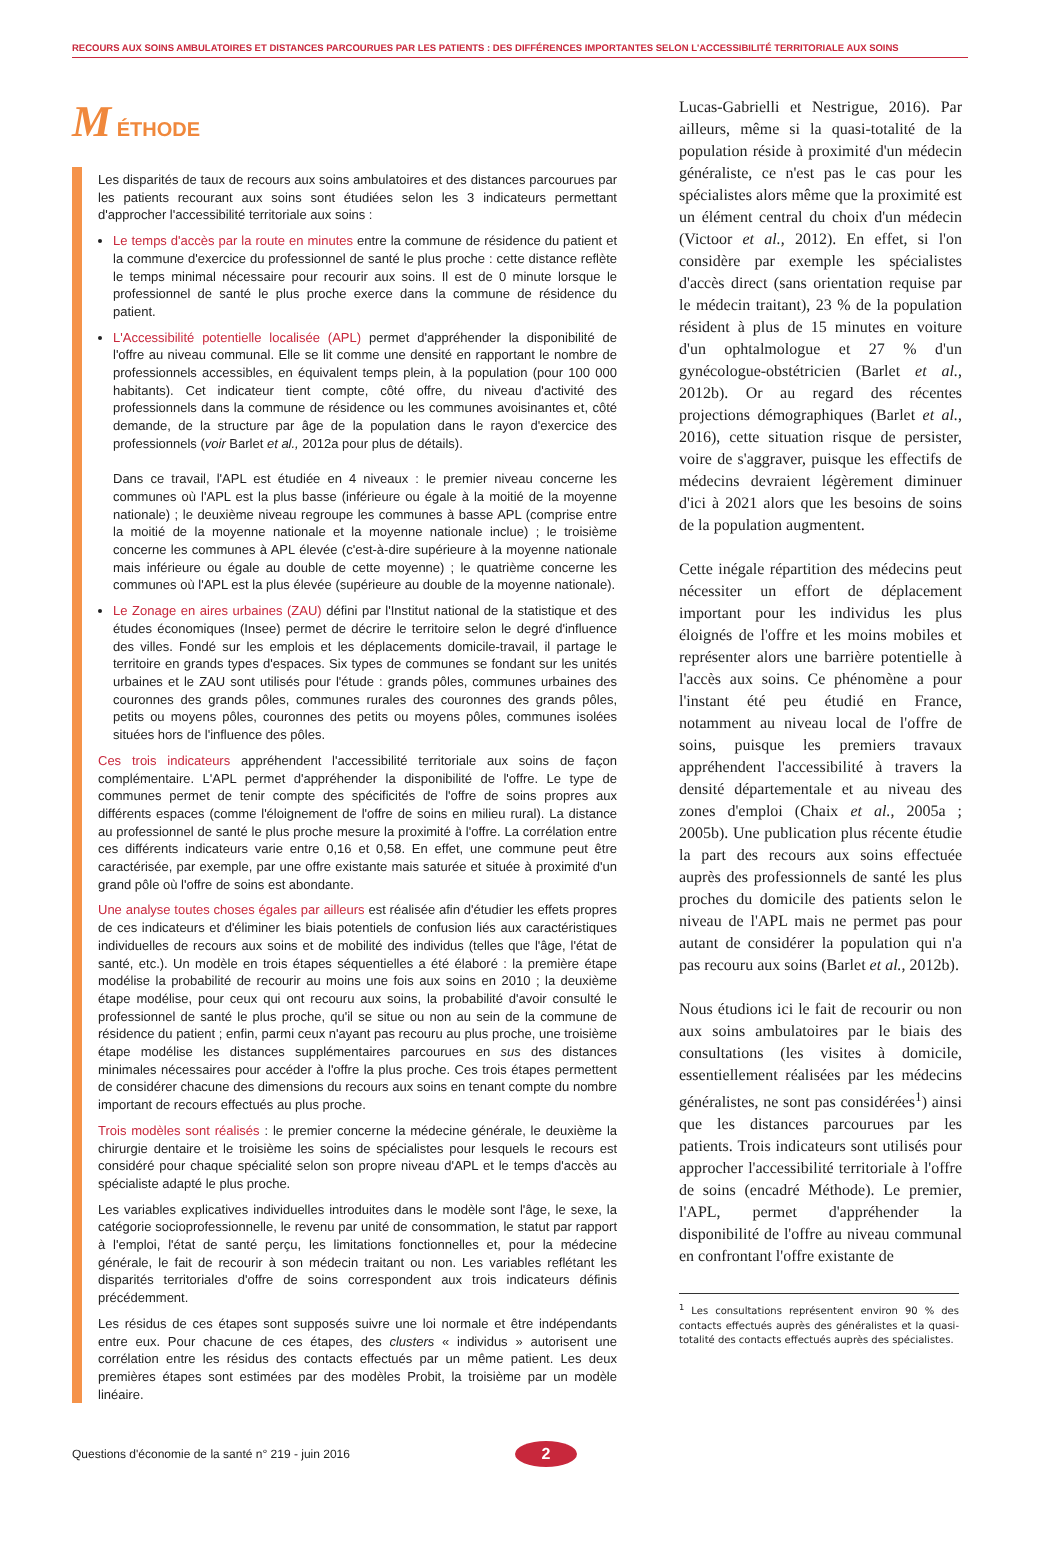RECOURS AUX SOINS AMBULATOIRES ET DISTANCES PARCOURUES PAR LES PATIENTS : DES DIFFÉRENCES IMPORTANTES SELON L'ACCESSIBILITÉ TERRITORIALE AUX SOINS
M ÉTHODE
Les disparités de taux de recours aux soins ambulatoires et des distances parcourues par les patients recourant aux soins sont étudiées selon les 3 indicateurs permettant d'approcher l'accessibilité territoriale aux soins :
Le temps d'accès par la route en minutes entre la commune de résidence du patient et la commune d'exercice du professionnel de santé le plus proche : cette distance reflète le temps minimal nécessaire pour recourir aux soins. Il est de 0 minute lorsque le professionnel de santé le plus proche exerce dans la commune de résidence du patient.
L'Accessibilité potentielle localisée (APL) permet d'appréhender la disponibilité de l'offre au niveau communal. Elle se lit comme une densité en rapportant le nombre de professionnels accessibles, en équivalent temps plein, à la population (pour 100 000 habitants). Cet indicateur tient compte, côté offre, du niveau d'activité des professionnels dans la commune de résidence ou les communes avoisinantes et, côté demande, de la structure par âge de la population dans le rayon d'exercice des professionnels (voir Barlet et al., 2012a pour plus de détails).
Dans ce travail, l'APL est étudiée en 4 niveaux : le premier niveau concerne les communes où l'APL est la plus basse (inférieure ou égale à la moitié de la moyenne nationale) ; le deuxième niveau regroupe les communes à basse APL (comprise entre la moitié de la moyenne nationale et la moyenne nationale inclue) ; le troisième concerne les communes à APL élevée (c'est-à-dire supérieure à la moyenne nationale mais inférieure ou égale au double de cette moyenne) ; le quatrième concerne les communes où l'APL est la plus élevée (supérieure au double de la moyenne nationale).
Le Zonage en aires urbaines (ZAU) défini par l'Institut national de la statistique et des études économiques (Insee) permet de décrire le territoire selon le degré d'influence des villes. Fondé sur les emplois et les déplacements domicile-travail, il partage le territoire en grands types d'espaces. Six types de communes se fondant sur les unités urbaines et le ZAU sont utilisés pour l'étude : grands pôles, communes urbaines des couronnes des grands pôles, communes rurales des couronnes des grands pôles, petits ou moyens pôles, couronnes des petits ou moyens pôles, communes isolées situées hors de l'influence des pôles.
Ces trois indicateurs appréhendent l'accessibilité territoriale aux soins de façon complémentaire. L'APL permet d'appréhender la disponibilité de l'offre. Le type de communes permet de tenir compte des spécificités de l'offre de soins propres aux différents espaces (comme l'éloignement de l'offre de soins en milieu rural). La distance au professionnel de santé le plus proche mesure la proximité à l'offre. La corrélation entre ces différents indicateurs varie entre 0,16 et 0,58. En effet, une commune peut être caractérisée, par exemple, par une offre existante mais saturée et située à proximité d'un grand pôle où l'offre de soins est abondante.
Une analyse toutes choses égales par ailleurs est réalisée afin d'étudier les effets propres de ces indicateurs et d'éliminer les biais potentiels de confusion liés aux caractéristiques individuelles de recours aux soins et de mobilité des individus (telles que l'âge, l'état de santé, etc.). Un modèle en trois étapes séquentielles a été élaboré : la première étape modélise la probabilité de recourir au moins une fois aux soins en 2010 ; la deuxième étape modélise, pour ceux qui ont recouru aux soins, la probabilité d'avoir consulté le professionnel de santé le plus proche, qu'il se situe ou non au sein de la commune de résidence du patient ; enfin, parmi ceux n'ayant pas recouru au plus proche, une troisième étape modélise les distances supplémentaires parcourues en sus des distances minimales nécessaires pour accéder à l'offre la plus proche. Ces trois étapes permettent de considérer chacune des dimensions du recours aux soins en tenant compte du nombre important de recours effectués au plus proche.
Trois modèles sont réalisés : le premier concerne la médecine générale, le deuxième la chirurgie dentaire et le troisième les soins de spécialistes pour lesquels le recours est considéré pour chaque spécialité selon son propre niveau d'APL et le temps d'accès au spécialiste adapté le plus proche.
Les variables explicatives individuelles introduites dans le modèle sont l'âge, le sexe, la catégorie socioprofessionnelle, le revenu par unité de consommation, le statut par rapport à l'emploi, l'état de santé perçu, les limitations fonctionnelles et, pour la médecine générale, le fait de recourir à son médecin traitant ou non. Les variables reflétant les disparités territoriales d'offre de soins correspondent aux trois indicateurs définis précédemment.
Les résidus de ces étapes sont supposés suivre une loi normale et être indépendants entre eux. Pour chacune de ces étapes, des clusters « individus » autorisent une corrélation entre les résidus des contacts effectués par un même patient. Les deux premières étapes sont estimées par des modèles Probit, la troisième par un modèle linéaire.
Lucas-Gabrielli et Nestrigue, 2016). Par ailleurs, même si la quasi-totalité de la population réside à proximité d'un médecin généraliste, ce n'est pas le cas pour les spécialistes alors même que la proximité est un élément central du choix d'un médecin (Victoor et al., 2012). En effet, si l'on considère par exemple les spécialistes d'accès direct (sans orientation requise par le médecin traitant), 23 % de la population résident à plus de 15 minutes en voiture d'un ophtalmologue et 27 % d'un gynécologue-obstétricien (Barlet et al., 2012b). Or au regard des récentes projections démographiques (Barlet et al., 2016), cette situation risque de persister, voire de s'aggraver, puisque les effectifs de médecins devraient légèrement diminuer d'ici à 2021 alors que les besoins de soins de la population augmentent.
Cette inégale répartition des médecins peut nécessiter un effort de déplacement important pour les individus les plus éloignés de l'offre et les moins mobiles et représenter alors une barrière potentielle à l'accès aux soins. Ce phénomène a pour l'instant été peu étudié en France, notamment au niveau local de l'offre de soins, puisque les premiers travaux appréhendent l'accessibilité à travers la densité départementale et au niveau des zones d'emploi (Chaix et al., 2005a ; 2005b). Une publication plus récente étudie la part des recours aux soins effectuée auprès des professionnels de santé les plus proches du domicile des patients selon le niveau de l'APL mais ne permet pas pour autant de considérer la population qui n'a pas recouru aux soins (Barlet et al., 2012b).
Nous étudions ici le fait de recourir ou non aux soins ambulatoires par le biais des consultations (les visites à domicile, essentiellement réalisées par les médecins généralistes, ne sont pas considérées<sup>1</sup>) ainsi que les distances parcourues par les patients. Trois indicateurs sont utilisés pour approcher l'accessibilité territoriale à l'offre de soins (encadré Méthode). Le premier, l'APL, permet d'appréhender la disponibilité de l'offre au niveau communal en confrontant l'offre existante de
<sup>1</sup> Les consultations représentent environ 90 % des contacts effectués auprès des généralistes et la quasi-totalité des contacts effectués auprès des spécialistes.
Questions d'économie de la santé n° 219 - juin 2016 2